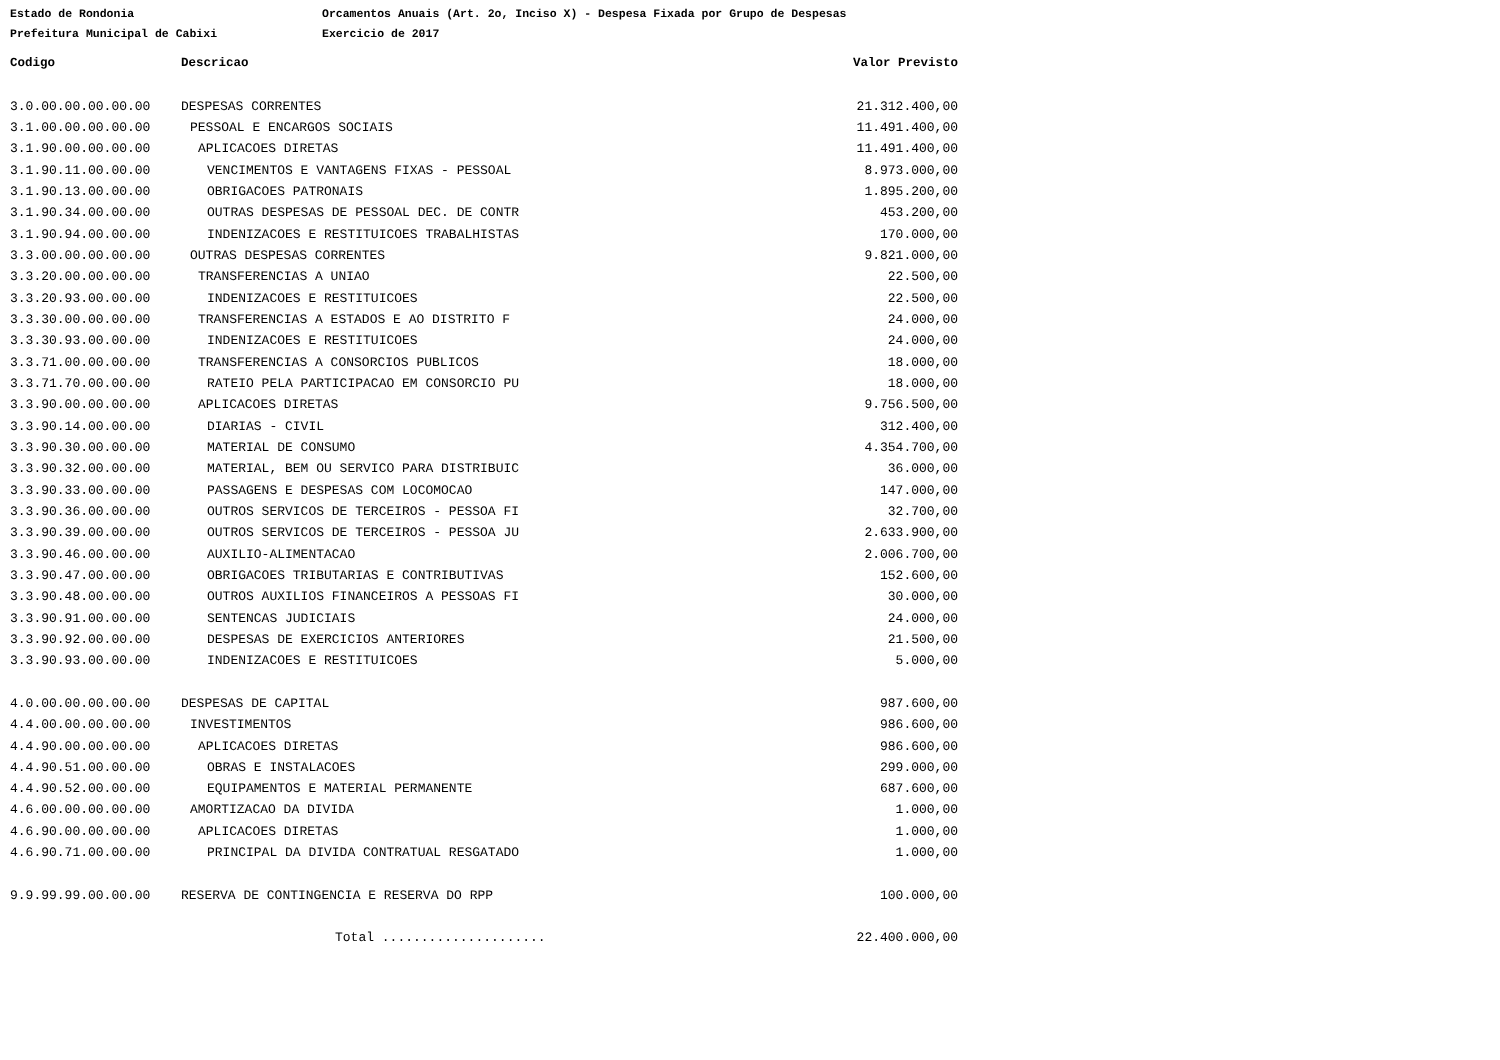Estado de Rondonia Orcamentos Anuais (Art. 2o, Inciso X) - Despesa Fixada por Grupo de Despesas
Prefeitura Municipal de Cabixi Exercicio de 2017
| Codigo | Descricao | Valor Previsto |
| --- | --- | --- |
| 3.0.00.00.00.00.00 | DESPESAS CORRENTES | 21.312.400,00 |
| 3.1.00.00.00.00.00 | PESSOAL E ENCARGOS SOCIAIS | 11.491.400,00 |
| 3.1.90.00.00.00.00 | APLICACOES DIRETAS | 11.491.400,00 |
| 3.1.90.11.00.00.00 | VENCIMENTOS E VANTAGENS FIXAS - PESSOAL | 8.973.000,00 |
| 3.1.90.13.00.00.00 | OBRIGACOES PATRONAIS | 1.895.200,00 |
| 3.1.90.34.00.00.00 | OUTRAS DESPESAS DE PESSOAL DEC. DE CONTR | 453.200,00 |
| 3.1.90.94.00.00.00 | INDENIZACOES E RESTITUICOES TRABALHISTAS | 170.000,00 |
| 3.3.00.00.00.00.00 | OUTRAS DESPESAS CORRENTES | 9.821.000,00 |
| 3.3.20.00.00.00.00 | TRANSFERENCIAS A UNIAO | 22.500,00 |
| 3.3.20.93.00.00.00 | INDENIZACOES E RESTITUICOES | 22.500,00 |
| 3.3.30.00.00.00.00 | TRANSFERENCIAS A ESTADOS E AO DISTRITO F | 24.000,00 |
| 3.3.30.93.00.00.00 | INDENIZACOES E RESTITUICOES | 24.000,00 |
| 3.3.71.00.00.00.00 | TRANSFERENCIAS A CONSORCIOS PUBLICOS | 18.000,00 |
| 3.3.71.70.00.00.00 | RATEIO PELA PARTICIPACAO EM CONSORCIO PU | 18.000,00 |
| 3.3.90.00.00.00.00 | APLICACOES DIRETAS | 9.756.500,00 |
| 3.3.90.14.00.00.00 | DIARIAS - CIVIL | 312.400,00 |
| 3.3.90.30.00.00.00 | MATERIAL DE CONSUMO | 4.354.700,00 |
| 3.3.90.32.00.00.00 | MATERIAL, BEM OU SERVICO PARA DISTRIBUIC | 36.000,00 |
| 3.3.90.33.00.00.00 | PASSAGENS E DESPESAS COM LOCOMOCAO | 147.000,00 |
| 3.3.90.36.00.00.00 | OUTROS SERVICOS DE TERCEIROS - PESSOA FI | 32.700,00 |
| 3.3.90.39.00.00.00 | OUTROS SERVICOS DE TERCEIROS - PESSOA JU | 2.633.900,00 |
| 3.3.90.46.00.00.00 | AUXILIO-ALIMENTACAO | 2.006.700,00 |
| 3.3.90.47.00.00.00 | OBRIGACOES TRIBUTARIAS E CONTRIBUTIVAS | 152.600,00 |
| 3.3.90.48.00.00.00 | OUTROS AUXILIOS FINANCEIROS A PESSOAS FI | 30.000,00 |
| 3.3.90.91.00.00.00 | SENTENCAS JUDICIAIS | 24.000,00 |
| 3.3.90.92.00.00.00 | DESPESAS DE EXERCICIOS ANTERIORES | 21.500,00 |
| 3.3.90.93.00.00.00 | INDENIZACOES E RESTITUICOES | 5.000,00 |
| 4.0.00.00.00.00.00 | DESPESAS DE CAPITAL | 987.600,00 |
| 4.4.00.00.00.00.00 | INVESTIMENTOS | 986.600,00 |
| 4.4.90.00.00.00.00 | APLICACOES DIRETAS | 986.600,00 |
| 4.4.90.51.00.00.00 | OBRAS E INSTALACOES | 299.000,00 |
| 4.4.90.52.00.00.00 | EQUIPAMENTOS E MATERIAL PERMANENTE | 687.600,00 |
| 4.6.00.00.00.00.00 | AMORTIZACAO DA DIVIDA | 1.000,00 |
| 4.6.90.00.00.00.00 | APLICACOES DIRETAS | 1.000,00 |
| 4.6.90.71.00.00.00 | PRINCIPAL DA DIVIDA CONTRATUAL RESGATADO | 1.000,00 |
| 9.9.99.99.00.00.00 | RESERVA DE CONTINGENCIA E RESERVA DO RPP | 100.000,00 |
| | Total ..................... | 22.400.000,00 |